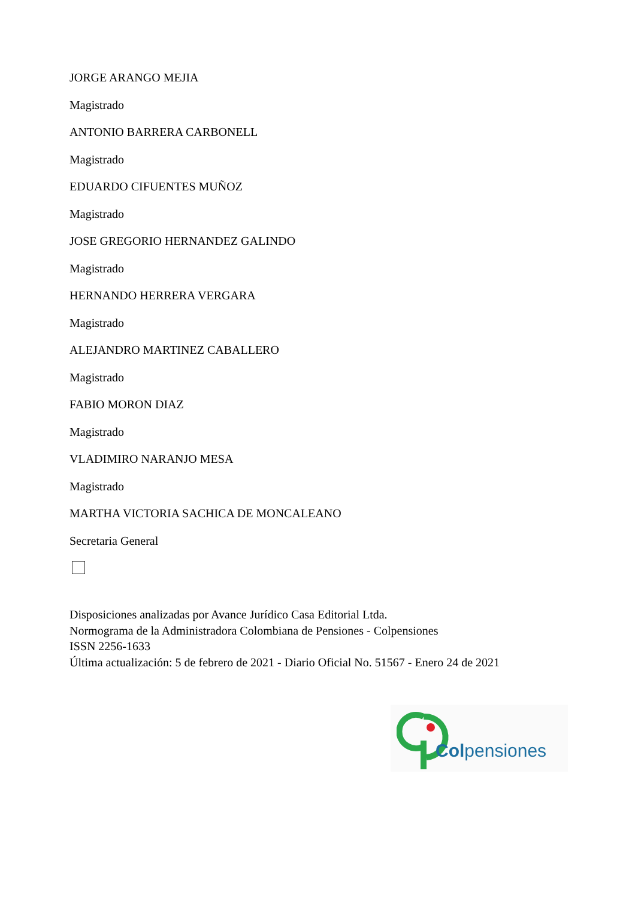JORGE ARANGO MEJIA
Magistrado
ANTONIO BARRERA CARBONELL
Magistrado
EDUARDO CIFUENTES MUÑOZ
Magistrado
JOSE GREGORIO HERNANDEZ GALINDO
Magistrado
HERNANDO HERRERA VERGARA
Magistrado
ALEJANDRO MARTINEZ CABALLERO
Magistrado
FABIO MORON DIAZ
Magistrado
VLADIMIRO NARANJO MESA
Magistrado
MARTHA VICTORIA SACHICA DE MONCALEANO
Secretaria General
Disposiciones analizadas por Avance Jurídico Casa Editorial Ltda.
Normograma de la Administradora Colombiana de Pensiones - Colpensiones
ISSN 2256-1633
Última actualización: 5 de febrero de 2021 - Diario Oficial No. 51567 - Enero 24 de 2021
Colpensiones